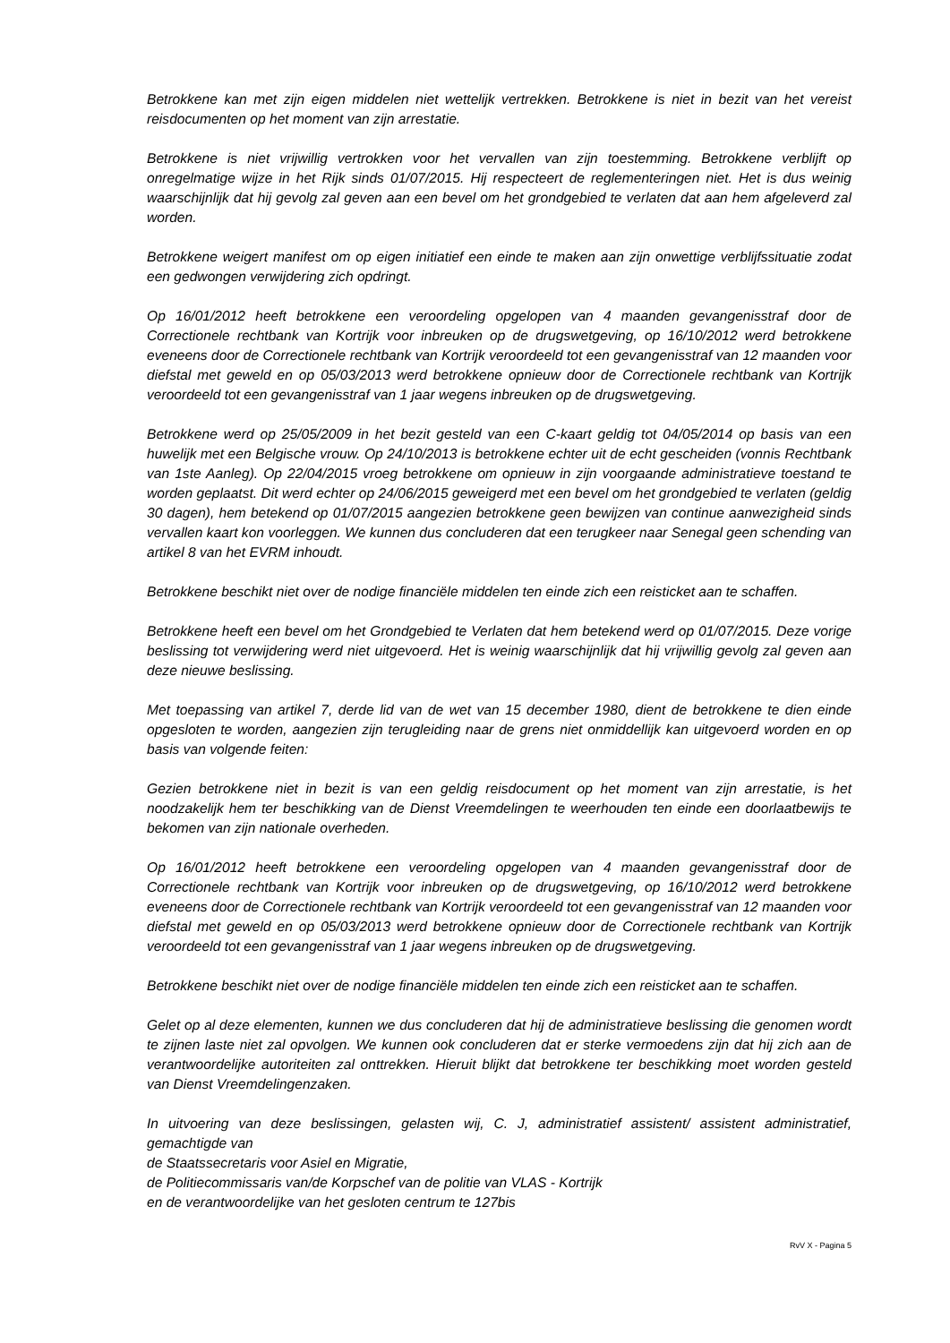Betrokkene kan met zijn eigen middelen niet wettelijk vertrekken. Betrokkene is niet in bezit van het vereist reisdocumenten op het moment van zijn arrestatie.
Betrokkene is niet vrijwillig vertrokken voor het vervallen van zijn toestemming. Betrokkene verblijft op onregelmatige wijze in het Rijk sinds 01/07/2015. Hij respecteert de reglementeringen niet. Het is dus weinig waarschijnlijk dat hij gevolg zal geven aan een bevel om het grondgebied te verlaten dat aan hem afgeleverd zal worden.
Betrokkene weigert manifest om op eigen initiatief een einde te maken aan zijn onwettige verblijfssituatie zodat een gedwongen verwijdering zich opdringt.
Op 16/01/2012 heeft betrokkene een veroordeling opgelopen van 4 maanden gevangenisstraf door de Correctionele rechtbank van Kortrijk voor inbreuken op de drugswetgeving, op 16/10/2012 werd betrokkene eveneens door de Correctionele rechtbank van Kortrijk veroordeeld tot een gevangenisstraf van 12 maanden voor diefstal met geweld en op 05/03/2013 werd betrokkene opnieuw door de Correctionele rechtbank van Kortrijk veroordeeld tot een gevangenisstraf van 1 jaar wegens inbreuken op de drugswetgeving.
Betrokkene werd op 25/05/2009 in het bezit gesteld van een C-kaart geldig tot 04/05/2014 op basis van een huwelijk met een Belgische vrouw. Op 24/10/2013 is betrokkene echter uit de echt gescheiden (vonnis Rechtbank van 1ste Aanleg). Op 22/04/2015 vroeg betrokkene om opnieuw in zijn voorgaande administratieve toestand te worden geplaatst. Dit werd echter op 24/06/2015 geweigerd met een bevel om het grondgebied te verlaten (geldig 30 dagen), hem betekend op 01/07/2015 aangezien betrokkene geen bewijzen van continue aanwezigheid sinds vervallen kaart kon voorleggen. We kunnen dus concluderen dat een terugkeer naar Senegal geen schending van artikel 8 van het EVRM inhoudt.
Betrokkene beschikt niet over de nodige financiële middelen ten einde zich een reisticket aan te schaffen.
Betrokkene heeft een bevel om het Grondgebied te Verlaten dat hem betekend werd op 01/07/2015. Deze vorige beslissing tot verwijdering werd niet uitgevoerd. Het is weinig waarschijnlijk dat hij vrijwillig gevolg zal geven aan deze nieuwe beslissing.
Met toepassing van artikel 7, derde lid van de wet van 15 december 1980, dient de betrokkene te dien einde opgesloten te worden, aangezien zijn terugleiding naar de grens niet onmiddellijk kan uitgevoerd worden en op basis van volgende feiten:
Gezien betrokkene niet in bezit is van een geldig reisdocument op het moment van zijn arrestatie, is het noodzakelijk hem ter beschikking van de Dienst Vreemdelingen te weerhouden ten einde een doorlaatbewijs te bekomen van zijn nationale overheden.
Op 16/01/2012 heeft betrokkene een veroordeling opgelopen van 4 maanden gevangenisstraf door de Correctionele rechtbank van Kortrijk voor inbreuken op de drugswetgeving, op 16/10/2012 werd betrokkene eveneens door de Correctionele rechtbank van Kortrijk veroordeeld tot een gevangenisstraf van 12 maanden voor diefstal met geweld en op 05/03/2013 werd betrokkene opnieuw door de Correctionele rechtbank van Kortrijk veroordeeld tot een gevangenisstraf van 1 jaar wegens inbreuken op de drugswetgeving.
Betrokkene beschikt niet over de nodige financiële middelen ten einde zich een reisticket aan te schaffen.
Gelet op al deze elementen, kunnen we dus concluderen dat hij de administratieve beslissing die genomen wordt te zijnen laste niet zal opvolgen. We kunnen ook concluderen dat er sterke vermoedens zijn dat hij zich aan de verantwoordelijke autoriteiten zal onttrekken. Hieruit blijkt dat betrokkene ter beschikking moet worden gesteld van Dienst Vreemdelingenzaken.
In uitvoering van deze beslissingen, gelasten wij, C. J, administratief assistent/ assistent administratief, gemachtigde van
de Staatssecretaris voor Asiel en Migratie,
de Politiecommissaris van/de Korpschef van de politie van VLAS - Kortrijk
en de verantwoordelijke van het gesloten centrum te 127bis
RvV X - Pagina 5